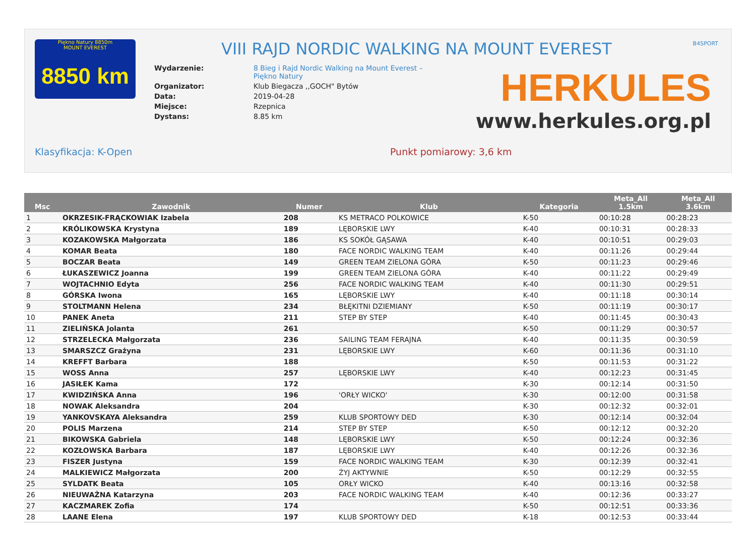Piękno Natury 8850m
MOUNT EVEREST
8850 km
VIII RAJD NORDIC WALKING NA MOUNT EVEREST
B4SPORT
| Wydarzenie: | 8 Bieg i Rajd Nordic Walking na Mount Everest – Piękno Natury |
| Organizator: | Klub Biegacza ,,GOCH" Bytów |
| Data: | 2019-04-28 |
| Miejsce: | Rzepnica |
| Dystans: | 8.85 km |
HERKULES
www.herkules.org.pl
Klasyfikacja: K-Open Punkt pomiarowy: 3,6 km
| Msc | Zawodnik | Numer | Klub | Kategoria | Meta_All 1.5km | Meta_All 3.6km |
| --- | --- | --- | --- | --- | --- | --- |
| 1 | OKRZESIK-FRĄCKOWIAK Izabela | 208 | KS METRACO POLKOWICE | K-50 | 00:10:28 | 00:28:23 |
| 2 | KRÓLIKOWSKA Krystyna | 189 | LĘBORSKIE LWY | K-40 | 00:10:31 | 00:28:33 |
| 3 | KOZAKOWSKA Małgorzata | 186 | KS SOKÓŁ GĄSAWA | K-40 | 00:10:51 | 00:29:03 |
| 4 | KOMAR Beata | 180 | FACE NORDIC WALKING TEAM | K-40 | 00:11:26 | 00:29:44 |
| 5 | BOCZAR Beata | 149 | GREEN TEAM ZIELONA GÓRA | K-50 | 00:11:23 | 00:29:46 |
| 6 | ŁUKASZEWICZ Joanna | 199 | GREEN TEAM ZIELONA GÓRA | K-40 | 00:11:22 | 00:29:49 |
| 7 | WOJTACHNIO Edyta | 256 | FACE NORDIC WALKING TEAM | K-40 | 00:11:30 | 00:29:51 |
| 8 | GÓRSKA Iwona | 165 | LĘBORSKIE LWY | K-40 | 00:11:18 | 00:30:14 |
| 9 | STOLTMANN Helena | 234 | BŁĘKITNI DZIEMIANY | K-50 | 00:11:19 | 00:30:17 |
| 10 | PANEK Aneta | 211 | STEP BY STEP | K-40 | 00:11:45 | 00:30:43 |
| 11 | ZIELIŃSKA Jolanta | 261 | | K-50 | 00:11:29 | 00:30:57 |
| 12 | STRZELECKA Małgorzata | 236 | SAILING TEAM FERAJNA | K-40 | 00:11:35 | 00:30:59 |
| 13 | SMARSZCZ Grażyna | 231 | LĘBORSKIE LWY | K-60 | 00:11:36 | 00:31:10 |
| 14 | KREFFT Barbara | 188 | | K-50 | 00:11:53 | 00:31:22 |
| 15 | WOSS Anna | 257 | LĘBORSKIE LWY | K-40 | 00:12:23 | 00:31:45 |
| 16 | JASIŁEK Kama | 172 | | K-30 | 00:12:14 | 00:31:50 |
| 17 | KWIDZIŃSKA Anna | 196 | 'ORŁY WICKO' | K-30 | 00:12:00 | 00:31:58 |
| 18 | NOWAK Aleksandra | 204 | | K-30 | 00:12:32 | 00:32:01 |
| 19 | YANKOVSKAYA Aleksandra | 259 | KLUB SPORTOWY DED | K-30 | 00:12:14 | 00:32:04 |
| 20 | POLIS Marzena | 214 | STEP BY STEP | K-50 | 00:12:12 | 00:32:20 |
| 21 | BIKOWSKA Gabriela | 148 | LĘBORSKIE LWY | K-50 | 00:12:24 | 00:32:36 |
| 22 | KOZŁOWSKA Barbara | 187 | LĘBORSKIE LWY | K-40 | 00:12:26 | 00:32:36 |
| 23 | FISZER Justyna | 159 | FACE NORDIC WALKING TEAM | K-30 | 00:12:39 | 00:32:41 |
| 24 | MALKIEWICZ Małgorzata | 200 | ŻYJ AKTYWNIE | K-50 | 00:12:29 | 00:32:55 |
| 25 | SYLDATK Beata | 105 | ORŁY WICKO | K-40 | 00:13:16 | 00:32:58 |
| 26 | NIEUWAŻNA Katarzyna | 203 | FACE NORDIC WALKING TEAM | K-40 | 00:12:36 | 00:33:27 |
| 27 | KACZMAREK Zofia | 174 | | K-50 | 00:12:51 | 00:33:36 |
| 28 | LAANE Elena | 197 | KLUB SPORTOWY DED | K-18 | 00:12:53 | 00:33:44 |